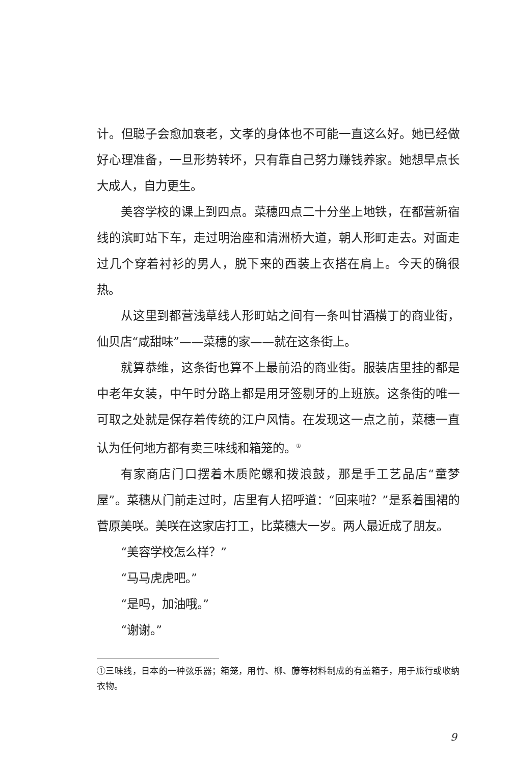计。但聪子会愈加衰老，文孝的身体也不可能一直这么好。她已经做好心理准备，一旦形势转坏，只有靠自己努力赚钱养家。她想早点长大成人，自力更生。
美容学校的课上到四点。菜穗四点二十分坐上地铁，在都营新宿线的滨町站下车，走过明治座和清洲桥大道，朝人形町走去。对面走过几个穿着衬衫的男人，脱下来的西装上衣搭在肩上。今天的确很热。
从这里到都营浅草线人形町站之间有一条叫甘酒横丁的商业街，仙贝店“咸甜味”——菜穗的家——就在这条街上。
就算恭维，这条街也算不上最前沿的商业街。服装店里挂的都是中老年女装，中午时分路上都是用牙签剔牙的上班族。这条街的唯一可取之处就是保存着传统的江户风情。在发现这一点之前，菜穗一直认为任何地方都有卖三味线和箱笼的。<sup>①</sup>
有家商店门口摆着木质陀螺和拨浪鼓，那是手工艺品店“童梦屋”。菜穗从门前走过时，店里有人招呼道：“回来啦？”是系着围裙的菅原美咲。美咲在这家店打工，比菜穗大一岁。两人最近成了朋友。
“美容学校怎么样？”
“马马虎虎吧。”
“是吗，加油哦。”
“谢谢。”
①三味线，日本的一种弦乐器；箱笼，用竹、柳、藤等材料制成的有盖箱子，用于旅行或收纳衣物。
9